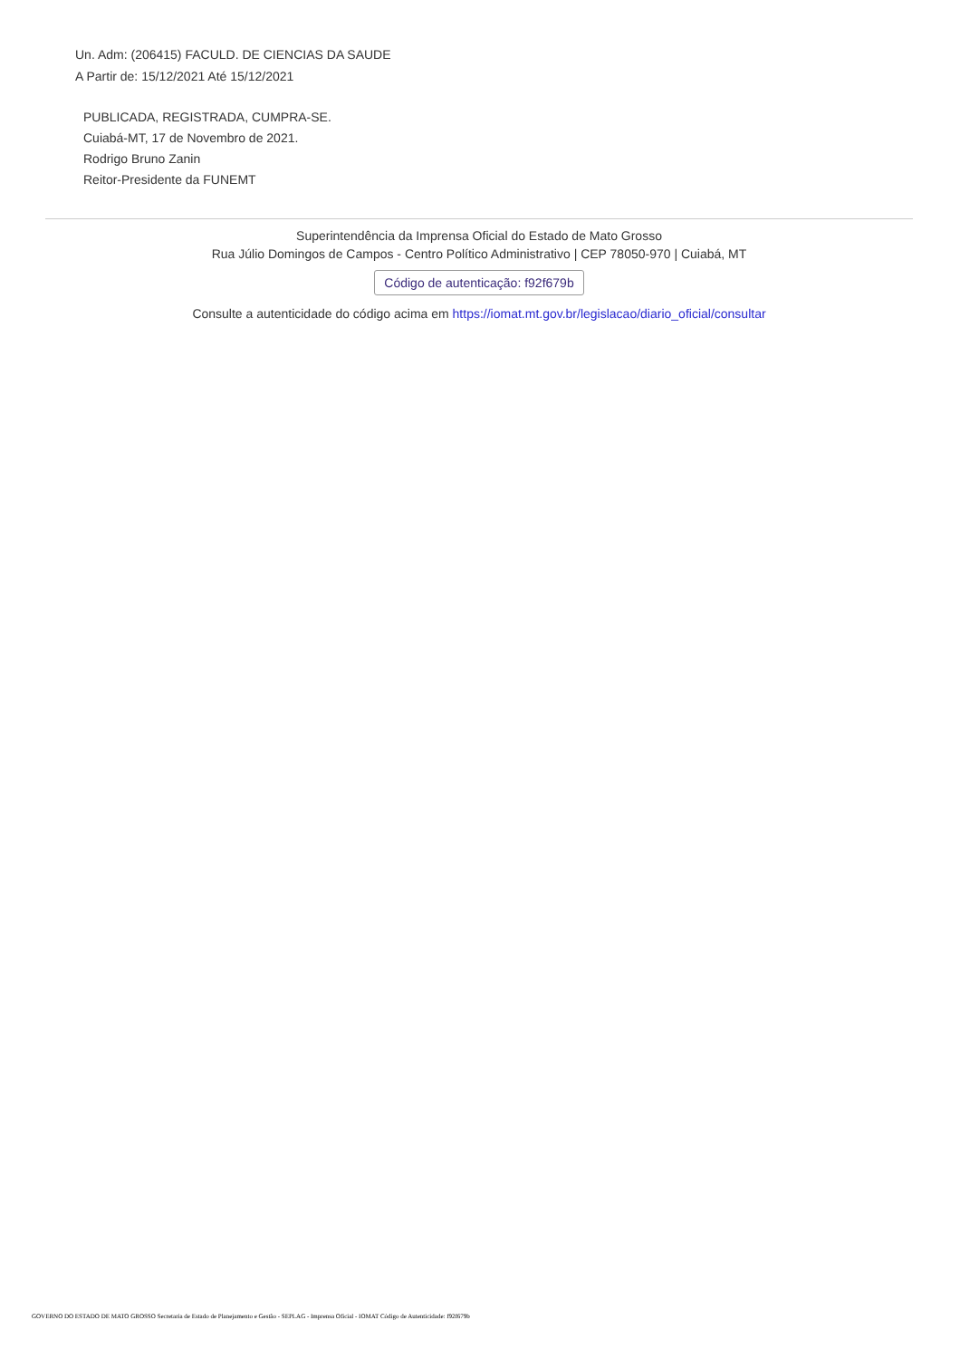Un. Adm: (206415) FACULD. DE CIENCIAS DA SAUDE
A Partir de: 15/12/2021 Até 15/12/2021
PUBLICADA, REGISTRADA, CUMPRA-SE.
Cuiabá-MT, 17 de Novembro de 2021.
Rodrigo Bruno Zanin
Reitor-Presidente da FUNEMT
Superintendência da Imprensa Oficial do Estado de Mato Grosso
Rua Júlio Domingos de Campos - Centro Político Administrativo | CEP 78050-970 | Cuiabá, MT
Código de autenticação: f92f679b
Consulte a autenticidade do código acima em https://iomat.mt.gov.br/legislacao/diario_oficial/consultar
GOVERNO DO ESTADO DE MATO GROSSO Secretaria de Estado de Planejamento e Gestão - SEPLAG - Imprensa Oficial - IOMAT Código de Autenticidade: f92f679b